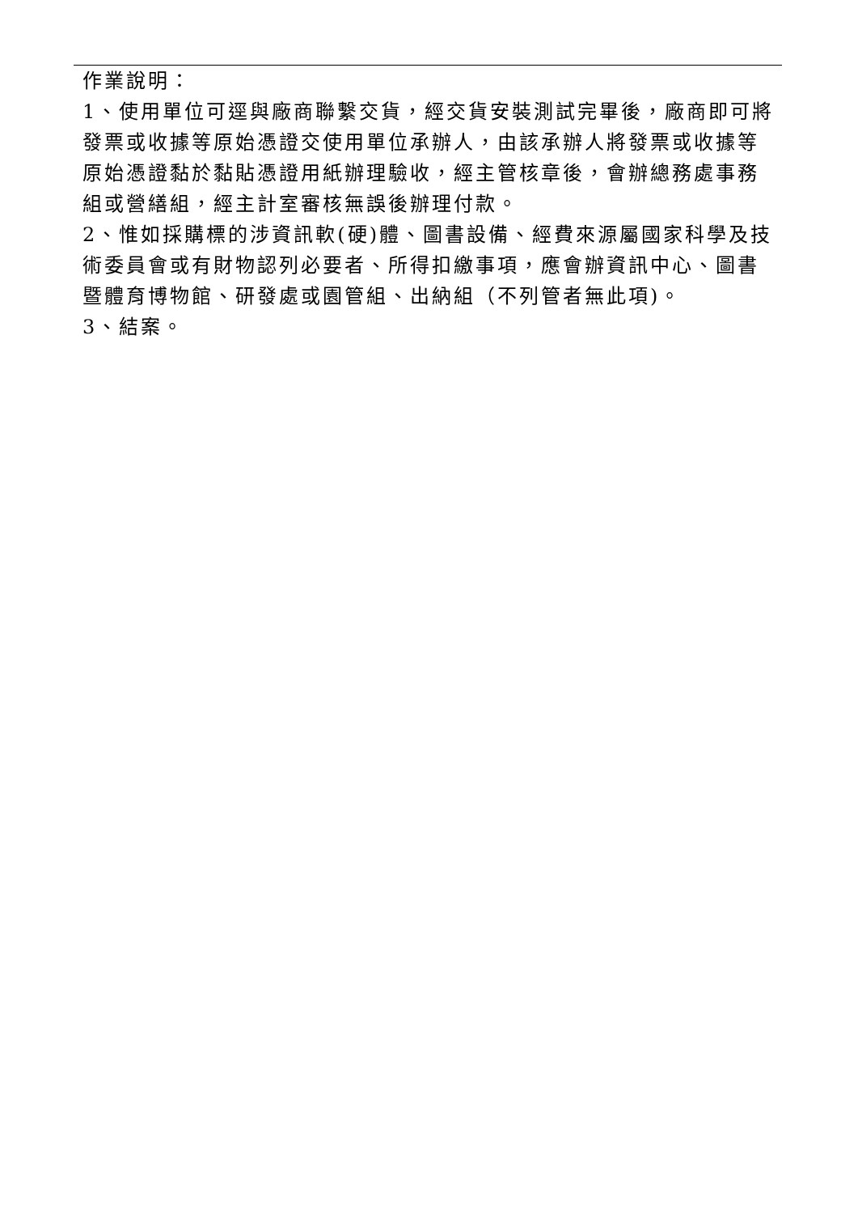作業說明：
1、使用單位可逕與廠商聯繫交貨，經交貨安裝測試完畢後，廠商即可將發票或收據等原始憑證交使用單位承辦人，由該承辦人將發票或收據等原始憑證黏於黏貼憑證用紙辦理驗收，經主管核章後，會辦總務處事務組或營繕組，經主計室審核無誤後辦理付款。
2、惟如採購標的涉資訊軟(硬)體、圖書設備、經費來源屬國家科學及技術委員會或有財物認列必要者、所得扣繳事項，應會辦資訊中心、圖書暨體育博物館、研發處或園管組、出納組（不列管者無此項)。
3、結案。